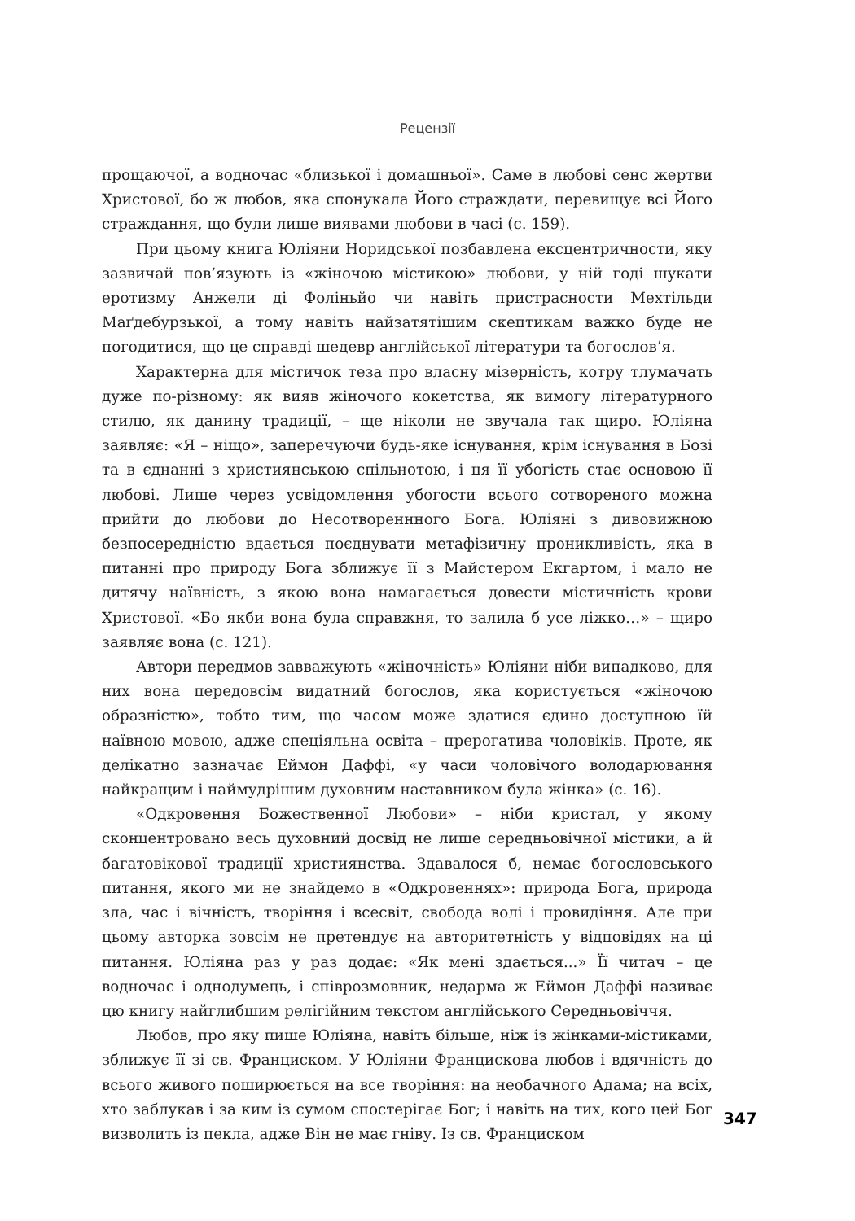Рецензії
прощаючої, а водночас «близької і домашньої». Саме в любові сенс жертви Христової, бо ж любов, яка спонукала Його страждати, перевищує всі Його страждання, що були лише виявами любови в часі (с. 159).
При цьому книга Юліяни Норидської позбавлена ексцентричности, яку зазвичай пов’язують із «жіночою містикою» любови, у ній годі шукати еротизму Анжели ді Фоліньйо чи навіть пристрасности Мехтільди Маґдебурзької, а тому навіть найзатятішим скептикам важко буде не погодитися, що це справді шедевр англійської літератури та богослов’я.
Характерна для містичок теза про власну мізерність, котру тлумачать дуже по-різному: як вияв жіночого кокетства, як вимогу літературного стилю, як данину традиції, – ще ніколи не звучала так щиро. Юліяна заявляє: «Я – ніщо», заперечуючи будь-яке існування, крім існування в Бозі та в єднанні з християнською спільнотою, і ця її убогість стає основою її любові. Лише через усвідомлення убогости всього сотвореного можна прийти до любови до Несотвореннного Бога. Юліяні з дивовижною безпосередністю вдається поєднувати метафізичну проникливість, яка в питанні про природу Бога зближує її з Майстером Екгартом, і мало не дитячу наївність, з якою вона намагається довести містичність крови Христової. «Бо якби вона була справжня, то залила б усе ліжко…» – щиро заявляє вона (с. 121).
Автори передмов завважують «жіночність» Юліяни ніби випадково, для них вона передовсім видатний богослов, яка користується «жіночою образністю», тобто тим, що часом може здатися єдино доступною їй наївною мовою, адже спеціяльна освіта – прерогатива чоловіків. Проте, як делікатно зазначає Еймон Даффі, «у часи чоловічого володарювання найкращим і наймудрішим духовним наставником була жінка» (с. 16).
«Одкровення Божественної Любови» – ніби кристал, у якому сконцентровано весь духовний досвід не лише середньовічної містики, а й багатовікової традиції християнства. Здавалося б, немає богословського питання, якого ми не знайдемо в «Одкровеннях»: природа Бога, природа зла, час і вічність, творіння і всесвіт, свобода волі і провидіння. Але при цьому авторка зовсім не претендує на авторитетність у відповідях на ці питання. Юліяна раз у раз додає: «Як мені здається...» Її читач – це водночас і однодумець, і співрозмовник, недарма ж Еймон Даффі називає цю книгу найглибшим релігійним текстом англійського Середньовіччя.
Любов, про яку пише Юліяна, навіть більше, ніж із жінками-містиками, зближує її зі св. Франциском. У Юліяни Францискова любов і вдячність до всього живого поширюється на все творіння: на необачного Адама; на всіх, хто заблукав і за ким із сумом спостерігає Бог; і навіть на тих, кого цей Бог визволить із пекла, адже Він не має гніву. Із св. Франциском
347